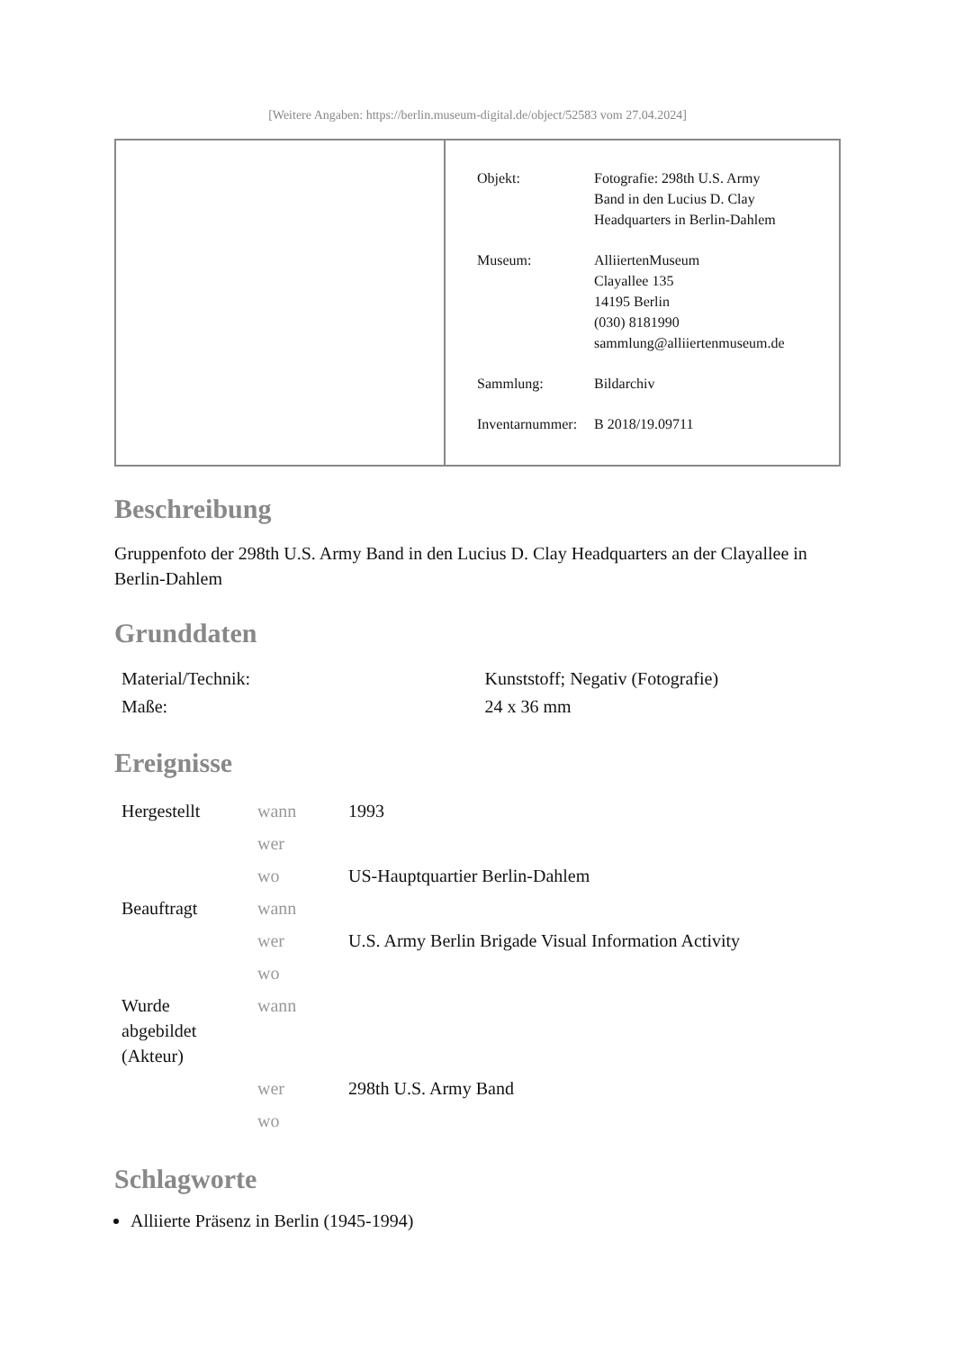[Weitere Angaben: https://berlin.museum-digital.de/object/52583 vom 27.04.2024]
| Objekt: | Fotografie: 298th U.S. Army Band in den Lucius D. Clay Headquarters in Berlin-Dahlem |
| Museum: | AlliiertenMuseum Clayallee 135 14195 Berlin (030) 8181990 sammlung@alliiertenmuseum.de |
| Sammlung: | Bildarchiv |
| Inventarnummer: | B 2018/19.09711 |
Beschreibung
Gruppenfoto der 298th U.S. Army Band in den Lucius D. Clay Headquarters an der Clayallee in Berlin-Dahlem
Grunddaten
| Material/Technik: | Kunststoff; Negativ (Fotografie) |
| Maße: | 24 x 36 mm |
Ereignisse
| Hergestellt | wann | 1993 |
| | wer | |
| | wo | US-Hauptquartier Berlin-Dahlem |
| Beauftragt | wann | |
| | wer | U.S. Army Berlin Brigade Visual Information Activity |
| | wo | |
| Wurde abgebildet (Akteur) | wann | |
| | wer | 298th U.S. Army Band |
| | wo | |
Schlagworte
Alliierte Präsenz in Berlin (1945-1994)